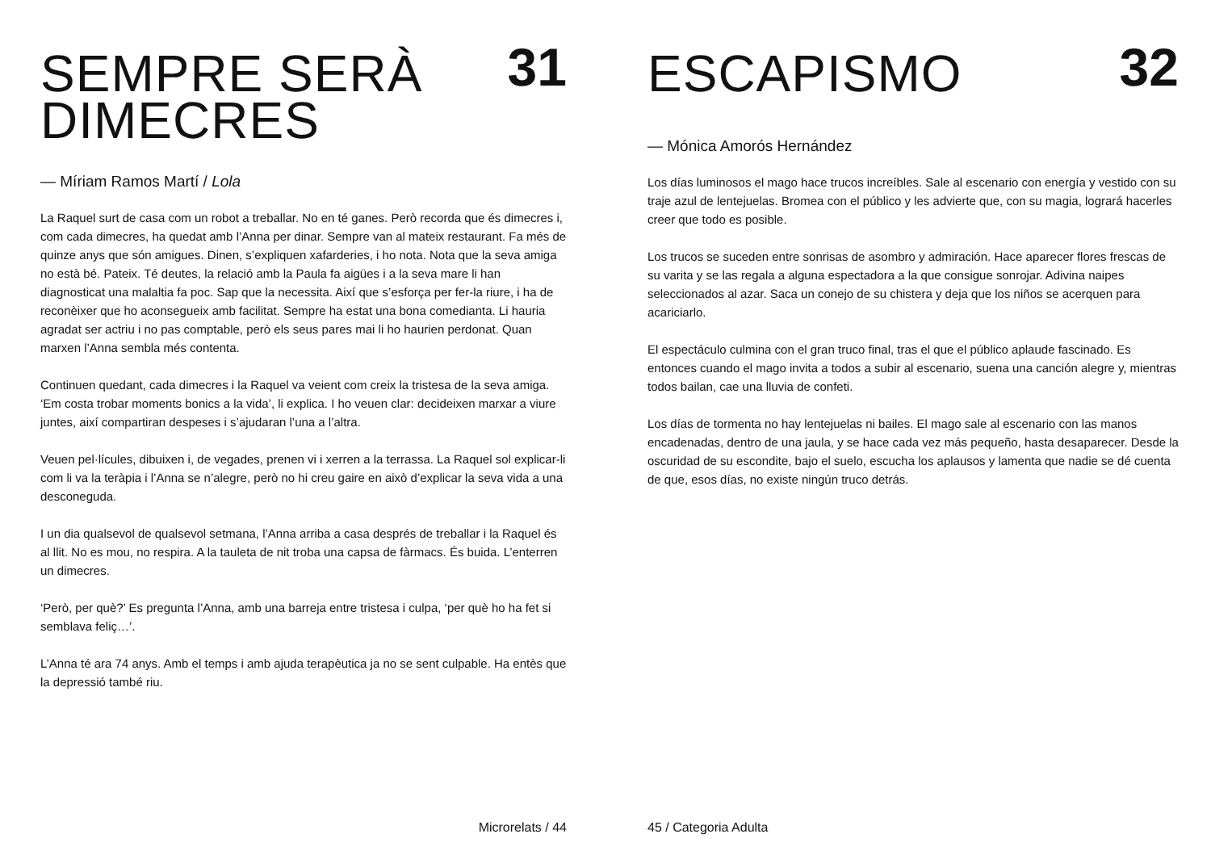SEMPRE SERÀ
DIMECRES
31
— Míriam Ramos Martí / Lola
La Raquel surt de casa com un robot a treballar. No en té ganes. Però recorda que és dimecres i, com cada dimecres, ha quedat amb l’Anna per dinar. Sempre van al mateix restaurant. Fa més de quinze anys que són amigues. Dinen, s’expliquen xafarderies, i ho nota. Nota que la seva amiga no està bé. Pateix. Té deutes, la relació amb la Paula fa aigües i a la seva mare li han diagnosticat una malaltia fa poc. Sap que la necessita. Així que s’esforça per fer-la riure, i ha de reconèixer que ho aconsegueix amb facilitat. Sempre ha estat una bona comedianta. Li hauria agradat ser actriu i no pas comptable, però els seus pares mai li ho haurien perdonat. Quan marxen l’Anna sembla més contenta.
Continuen quedant, cada dimecres i la Raquel va veient com creix la tristesa de la seva amiga. ‘Em costa trobar moments bonics a la vida’, li explica. I ho veuen clar: decideixen marxar a viure juntes, així compartiran despeses i s’ajudaran l’una a l’altra.
Veuen pel·lícules, dibuixen i, de vegades, prenen vi i xerren a la terrassa. La Raquel sol explicar-li com li va la teràpia i l’Anna se n’alegre, però no hi creu gaire en això d’explicar la seva vida a una desconeguda.
I un dia qualsevol de qualsevol setmana, l’Anna arriba a casa després de treballar i la Raquel és al llit. No es mou, no respira. A la tauleta de nit troba una capsa de fàrmacs. És buida. L’enterren un dimecres.
‘Però, per què?’ Es pregunta l’Anna, amb una barreja entre tristesa i culpa, ‘per què ho ha fet si semblava feliç…’.
L’Anna té ara 74 anys. Amb el temps i amb ajuda terapèutica ja no se sent culpable. Ha entès que la depressió també riu.
Microrelats / 44
ESCAPISMO
32
— Mónica Amorós Hernández
Los días luminosos el mago hace trucos increíbles. Sale al escenario con energía y vestido con su traje azul de lentejuelas. Bromea con el público y les advierte que, con su magia, logrará hacerles creer que todo es posible.
Los trucos se suceden entre sonrisas de asombro y admiración. Hace aparecer flores frescas de su varita y se las regala a alguna espectadora a la que consigue sonrojar. Adivina naipes seleccionados al azar. Saca un conejo de su chistera y deja que los niños se acerquen para acariciarlo.
El espectáculo culmina con el gran truco final, tras el que el público aplaude fascinado. Es entonces cuando el mago invita a todos a subir al escenario, suena una canción alegre y, mientras todos bailan, cae una lluvia de confeti.
Los días de tormenta no hay lentejuelas ni bailes. El mago sale al escenario con las manos encadenadas, dentro de una jaula, y se hace cada vez más pequeño, hasta desaparecer. Desde la oscuridad de su escondite, bajo el suelo, escucha los aplausos y lamenta que nadie se dé cuenta de que, esos días, no existe ningún truco detrás.
45 / Categoria Adulta